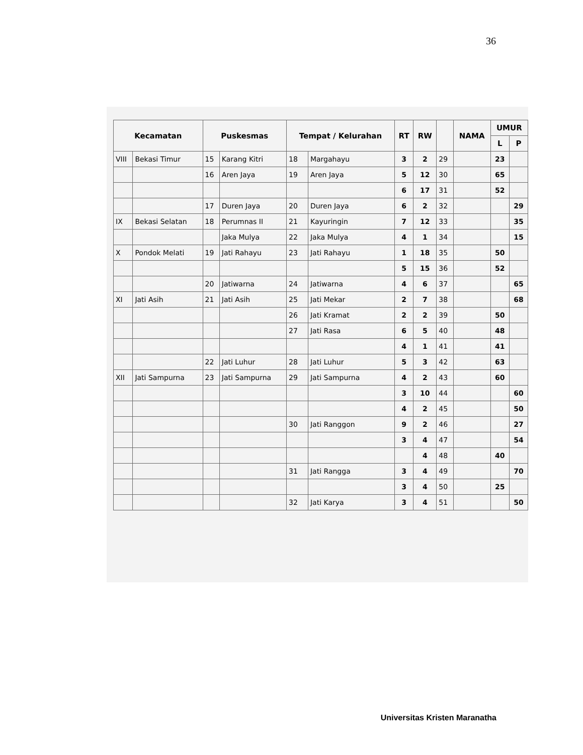36
| Kecamatan | | Puskesmas | | Tempat / Kelurahan | | RT | RW | | NAMA | UMUR | |
| --- | --- | --- | --- | --- | --- | --- | --- | --- | --- | --- | --- |
| | | | | | | | | | | L | P |
| VIII | Bekasi Timur | 15 | Karang Kitri | 18 | Margahayu | 3 | 2 | 29 | | 23 | |
| | | 16 | Aren Jaya | 19 | Aren Jaya | 5 | 12 | 30 | | 65 | |
| | | | | | | 6 | 17 | 31 | | 52 | |
| | | 17 | Duren Jaya | 20 | Duren Jaya | 6 | 2 | 32 | | | 29 |
| IX | Bekasi Selatan | 18 | Perumnas II | 21 | Kayuringin | 7 | 12 | 33 | | | 35 |
| | | | Jaka Mulya | 22 | Jaka Mulya | 4 | 1 | 34 | | | 15 |
| X | Pondok Melati | 19 | Jati Rahayu | 23 | Jati Rahayu | 1 | 18 | 35 | | 50 | |
| | | | | | | 5 | 15 | 36 | | 52 | |
| | | 20 | Jatiwarna | 24 | Jatiwarna | 4 | 6 | 37 | | | 65 |
| XI | Jati Asih | 21 | Jati Asih | 25 | Jati Mekar | 2 | 7 | 38 | | | 68 |
| | | | | 26 | Jati Kramat | 2 | 2 | 39 | | 50 | |
| | | | | 27 | Jati Rasa | 6 | 5 | 40 | | 48 | |
| | | | | | | 4 | 1 | 41 | | 41 | |
| | | 22 | Jati Luhur | 28 | Jati Luhur | 5 | 3 | 42 | | 63 | |
| XII | Jati Sampurna | 23 | Jati Sampurna | 29 | Jati Sampurna | 4 | 2 | 43 | | 60 | |
| | | | | | | 3 | 10 | 44 | | | 60 |
| | | | | | | 4 | 2 | 45 | | | 50 |
| | | | | 30 | Jati Ranggon | 9 | 2 | 46 | | | 27 |
| | | | | | | 3 | 4 | 47 | | | 54 |
| | | | | | | | 4 | 48 | | 40 | |
| | | | | 31 | Jati Rangga | 3 | 4 | 49 | | | 70 |
| | | | | | | 3 | 4 | 50 | | 25 | |
| | | | | 32 | Jati Karya | 3 | 4 | 51 | | | 50 |
Universitas Kristen Maranatha